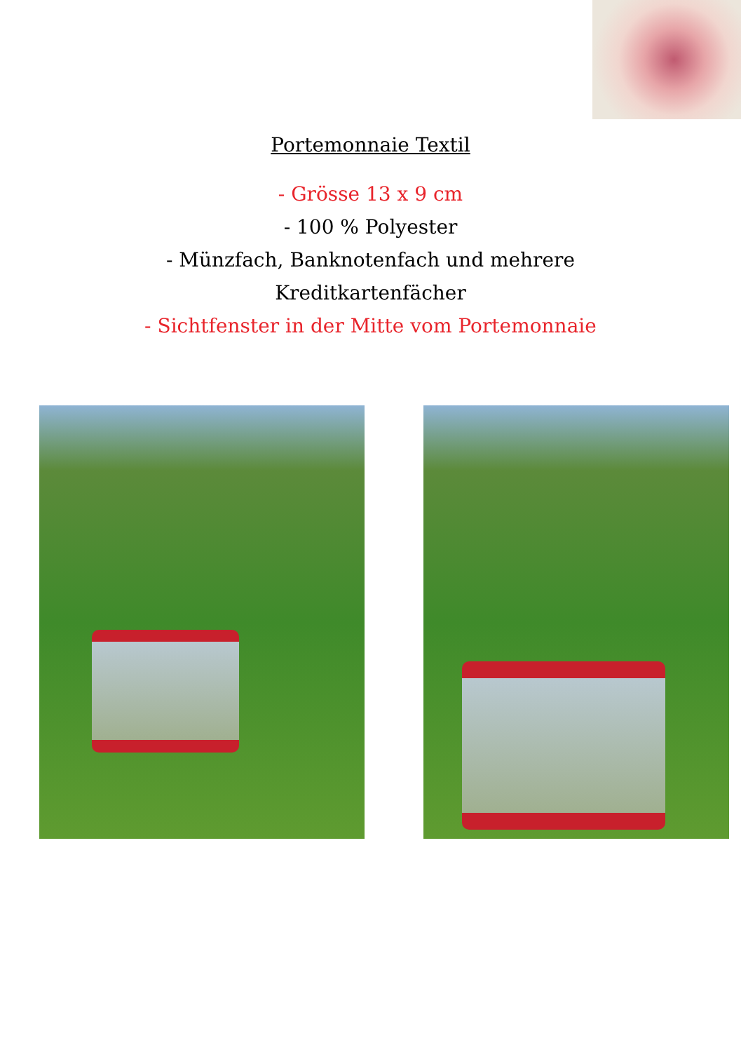Portemonnaie Textil
- Grösse 13 x 9 cm
- 100 % Polyester
- Münzfach, Banknotenfach und mehrere
Kreditkartenfächer
- Sichtfenster in der Mitte vom Portemonnaie